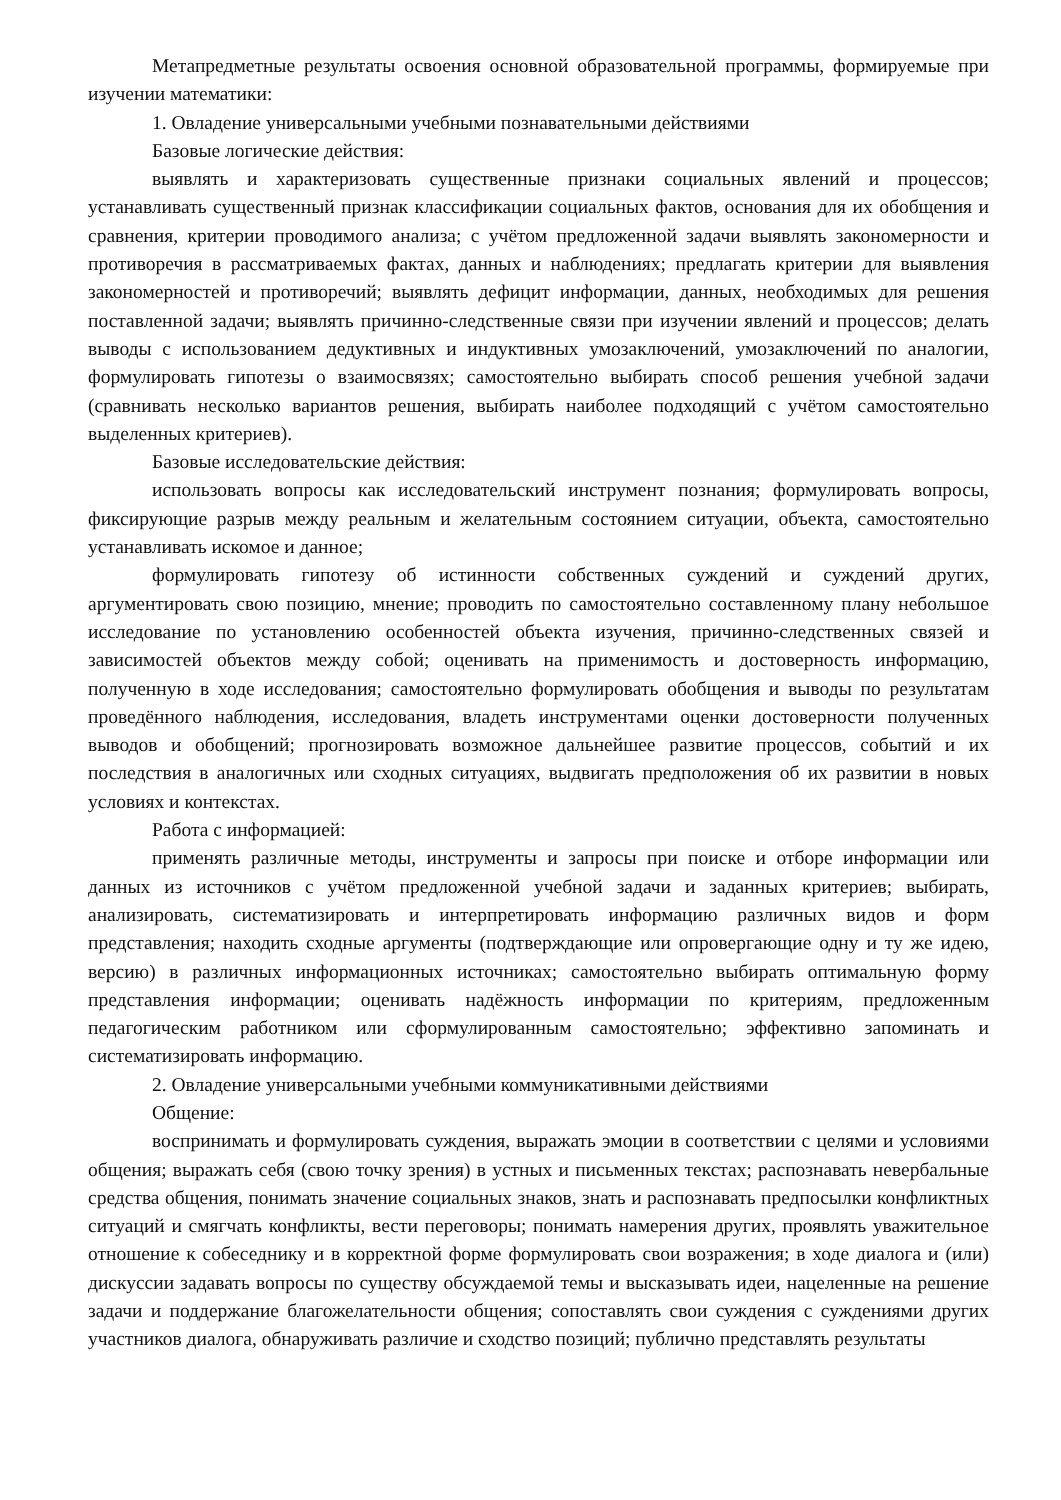Метапредметные результаты освоения основной образовательной программы, формируемые при изучении математики:
1. Овладение универсальными учебными познавательными действиями
Базовые логические действия:
выявлять и характеризовать существенные признаки социальных явлений и процессов; устанавливать существенный признак классификации социальных фактов, основания для их обобщения и сравнения, критерии проводимого анализа; с учётом предложенной задачи выявлять закономерности и противоречия в рассматриваемых фактах, данных и наблюдениях; предлагать критерии для выявления закономерностей и противоречий; выявлять дефицит информации, данных, необходимых для решения поставленной задачи; выявлять причинно-следственные связи при изучении явлений и процессов; делать выводы с использованием дедуктивных и индуктивных умозаключений, умозаключений по аналогии, формулировать гипотезы о взаимосвязях; самостоятельно выбирать способ решения учебной задачи (сравнивать несколько вариантов решения, выбирать наиболее подходящий с учётом самостоятельно выделенных критериев).
Базовые исследовательские действия:
использовать вопросы как исследовательский инструмент познания; формулировать вопросы, фиксирующие разрыв между реальным и желательным состоянием ситуации, объекта, самостоятельно устанавливать искомое и данное;
формулировать гипотезу об истинности собственных суждений и суждений других, аргументировать свою позицию, мнение; проводить по самостоятельно составленному плану небольшое исследование по установлению особенностей объекта изучения, причинно-следственных связей и зависимостей объектов между собой; оценивать на применимость и достоверность информацию, полученную в ходе исследования; самостоятельно формулировать обобщения и выводы по результатам проведённого наблюдения, исследования, владеть инструментами оценки достоверности полученных выводов и обобщений; прогнозировать возможное дальнейшее развитие процессов, событий и их последствия в аналогичных или сходных ситуациях, выдвигать предположения об их развитии в новых условиях и контекстах.
Работа с информацией:
применять различные методы, инструменты и запросы при поиске и отборе информации или данных из источников с учётом предложенной учебной задачи и заданных критериев; выбирать, анализировать, систематизировать и интерпретировать информацию различных видов и форм представления; находить сходные аргументы (подтверждающие или опровергающие одну и ту же идею, версию) в различных информационных источниках; самостоятельно выбирать оптимальную форму представления информации; оценивать надёжность информации по критериям, предложенным педагогическим работником или сформулированным самостоятельно; эффективно запоминать и систематизировать информацию.
2. Овладение универсальными учебными коммуникативными действиями
Общение:
воспринимать и формулировать суждения, выражать эмоции в соответствии с целями и условиями общения; выражать себя (свою точку зрения) в устных и письменных текстах; распознавать невербальные средства общения, понимать значение социальных знаков, знать и распознавать предпосылки конфликтных ситуаций и смягчать конфликты, вести переговоры; понимать намерения других, проявлять уважительное отношение к собеседнику и в корректной форме формулировать свои возражения; в ходе диалога и (или) дискуссии задавать вопросы по существу обсуждаемой темы и высказывать идеи, нацеленные на решение задачи и поддержание благожелательности общения; сопоставлять свои суждения с суждениями других участников диалога, обнаруживать различие и сходство позиций; публично представлять результаты